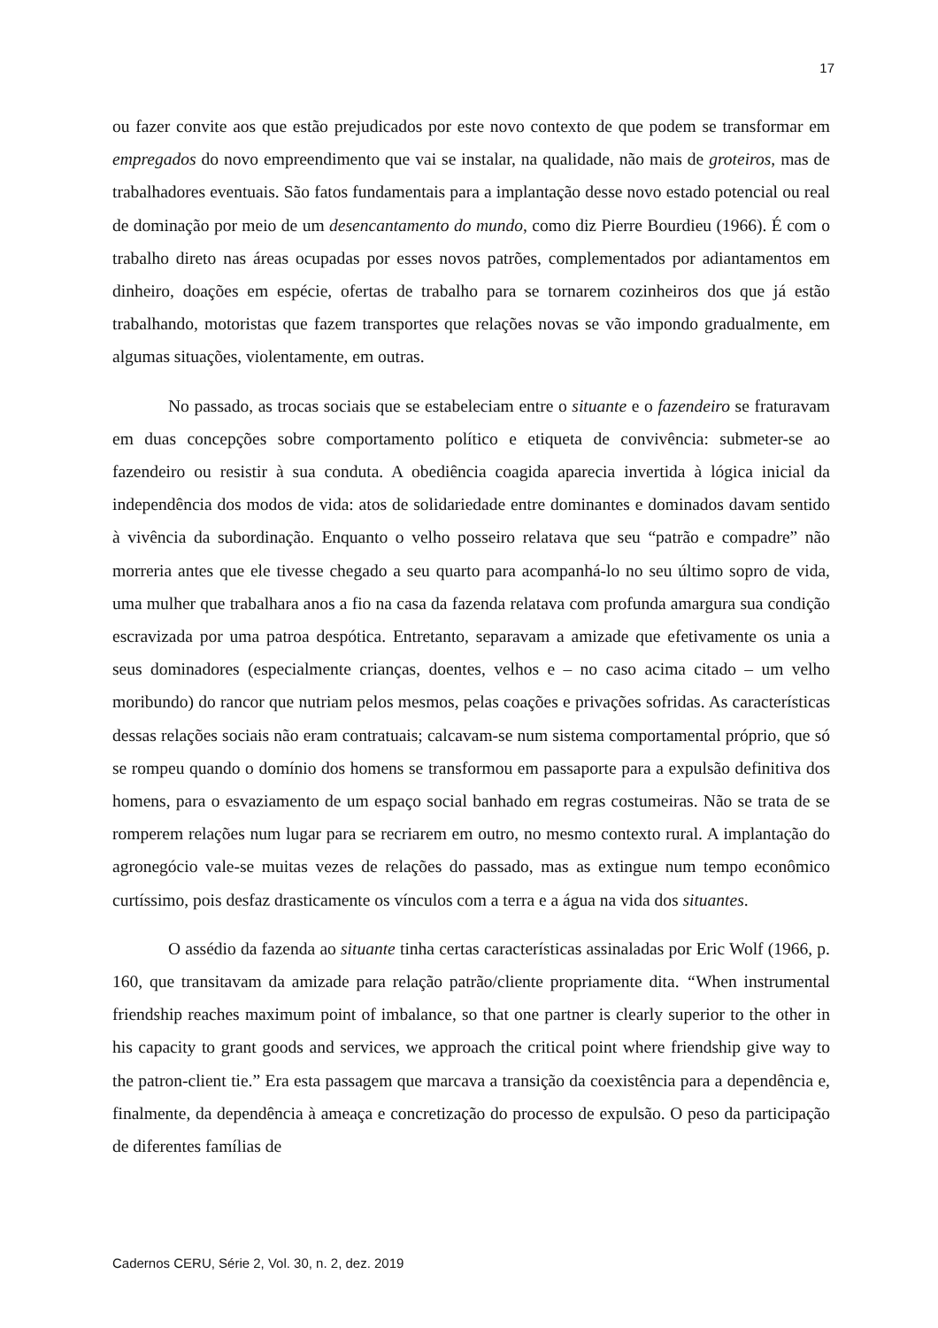17
ou fazer convite aos que estão prejudicados por este novo contexto de que podem se transformar em empregados do novo empreendimento que vai se instalar, na qualidade, não mais de groteiros, mas de trabalhadores eventuais. São fatos fundamentais para a implantação desse novo estado potencial ou real de dominação por meio de um desencantamento do mundo, como diz Pierre Bourdieu (1966). É com o trabalho direto nas áreas ocupadas por esses novos patrões, complementados por adiantamentos em dinheiro, doações em espécie, ofertas de trabalho para se tornarem cozinheiros dos que já estão trabalhando, motoristas que fazem transportes que relações novas se vão impondo gradualmente, em algumas situações, violentamente, em outras.
No passado, as trocas sociais que se estabeleciam entre o situante e o fazendeiro se fraturavam em duas concepções sobre comportamento político e etiqueta de convivência: submeter-se ao fazendeiro ou resistir à sua conduta. A obediência coagida aparecia invertida à lógica inicial da independência dos modos de vida: atos de solidariedade entre dominantes e dominados davam sentido à vivência da subordinação. Enquanto o velho posseiro relatava que seu “patrão e compadre” não morreria antes que ele tivesse chegado a seu quarto para acompanhá-lo no seu último sopro de vida, uma mulher que trabalhara anos a fio na casa da fazenda relatava com profunda amargura sua condição escravizada por uma patroa despótica. Entretanto, separavam a amizade que efetivamente os unia a seus dominadores (especialmente crianças, doentes, velhos e – no caso acima citado – um velho moribundo) do rancor que nutriam pelos mesmos, pelas coações e privações sofridas. As características dessas relações sociais não eram contratuais; calcavam-se num sistema comportamental próprio, que só se rompeu quando o domínio dos homens se transformou em passaporte para a expulsão definitiva dos homens, para o esvaziamento de um espaço social banhado em regras costumeiras. Não se trata de se romperem relações num lugar para se recriarem em outro, no mesmo contexto rural. A implantação do agronegócio vale-se muitas vezes de relações do passado, mas as extingue num tempo econômico curtíssimo, pois desfaz drasticamente os vínculos com a terra e a água na vida dos situantes.
O assédio da fazenda ao situante tinha certas características assinaladas por Eric Wolf (1966, p. 160, que transitavam da amizade para relação patrão/cliente propriamente dita. “When instrumental friendship reaches maximum point of imbalance, so that one partner is clearly superior to the other in his capacity to grant goods and services, we approach the critical point where friendship give way to the patron-client tie.” Era esta passagem que marcava a transição da coexistência para a dependência e, finalmente, da dependência à ameaça e concretização do processo de expulsão. O peso da participação de diferentes famílias de
Cadernos CERU, Série 2, Vol. 30, n. 2, dez. 2019